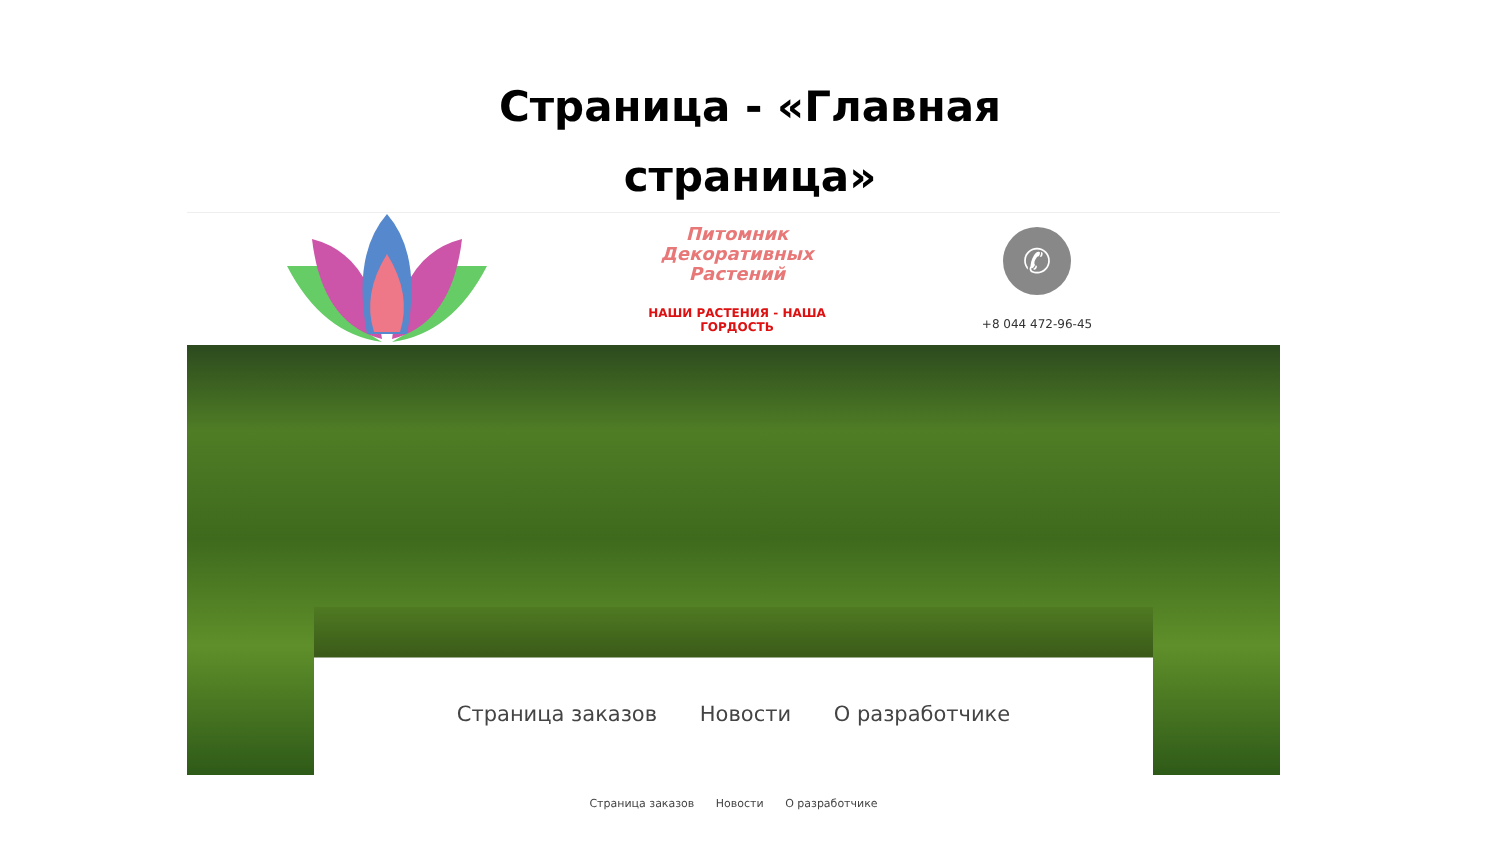Страница - «Главная
страница»
Питомник
Декоративных
Растений
НАШИ РАСТЕНИЯ - НАША
ГОРДОСТЬ
✆
+8 044 472-96-45
Страница заказов Новости О разработчике
Страница заказов Новости О разработчике